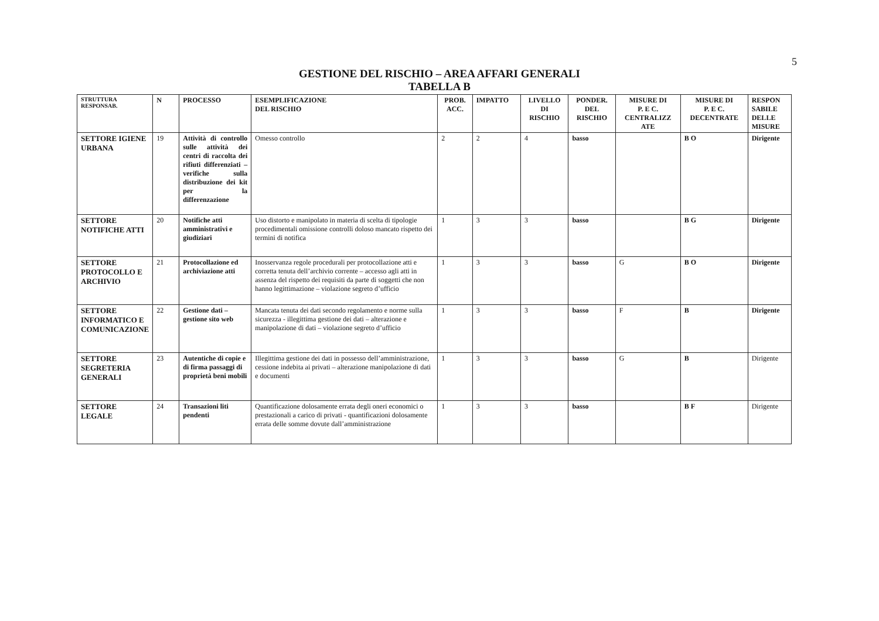5
GESTIONE DEL RISCHIO – AREA AFFARI GENERALI
TABELLA B
| STRUTTURA RESPONSAB. | N | PROCESSO | ESEMPLIFICAZIONE DEL RISCHIO | PROB. ACC. | IMPATTO | LIVELLO DI RISCHIO | PONDER. DEL RISCHIO | MISURE DI P. E C. CENTRALIZZ ATE | MISURE DI P. E C. DECENTRATE | RESPON SABILE DELLE MISURE |
| --- | --- | --- | --- | --- | --- | --- | --- | --- | --- | --- |
| SETTORE IGIENE URBANA | 19 | Attività di controllo sulle attività dei centri di raccolta dei rifiuti differenziati – verifiche sulla distribuzione dei kit per la differenzazione | Omesso controllo | 2 | 2 | 4 | basso | | B O | Dirigente |
| SETTORE NOTIFICHE ATTI | 20 | Notifiche atti amministrativi e giudiziari | Uso distorto e manipolato in materia di scelta di tipologie procedimentali omissione controlli doloso mancato rispetto dei termini di notifica | 1 | 3 | 3 | basso | | B G | Dirigente |
| SETTORE PROTOCOLLO E ARCHIVIO | 21 | Protocollazione ed archiviazione atti | Inosservanza regole procedurali per protocollazione atti e corretta tenuta dell’archivio corrente – accesso agli atti in assenza del rispetto dei requisiti da parte di soggetti che non hanno legittimazione – violazione segreto d’ufficio | 1 | 3 | 3 | basso | G | B O | Dirigente |
| SETTORE INFORMATICO E COMUNICAZIONE | 22 | Gestione dati – gestione sito web | Mancata tenuta dei dati secondo regolamento e norme sulla sicurezza - illegittima gestione dei dati – alterazione e manipolazione di dati – violazione segreto d’ufficio | 1 | 3 | 3 | basso | F | B | Dirigente |
| SETTORE SEGRETERIA GENERALI | 23 | Autentiche di copie e di firma passaggi di proprietà beni mobili | Illegittima gestione dei dati in possesso dell’amministrazione, cessione indebita ai privati – alterazione manipolazione di dati e documenti | 1 | 3 | 3 | basso | G | B | Dirigente |
| SETTORE LEGALE | 24 | Transazioni liti pendenti | Quantificazione dolosamente errata degli oneri economici o prestazionali a carico di privati - quantificazioni dolosamente errata delle somme dovute dall’amministrazione | 1 | 3 | 3 | basso | | B F | Dirigente |